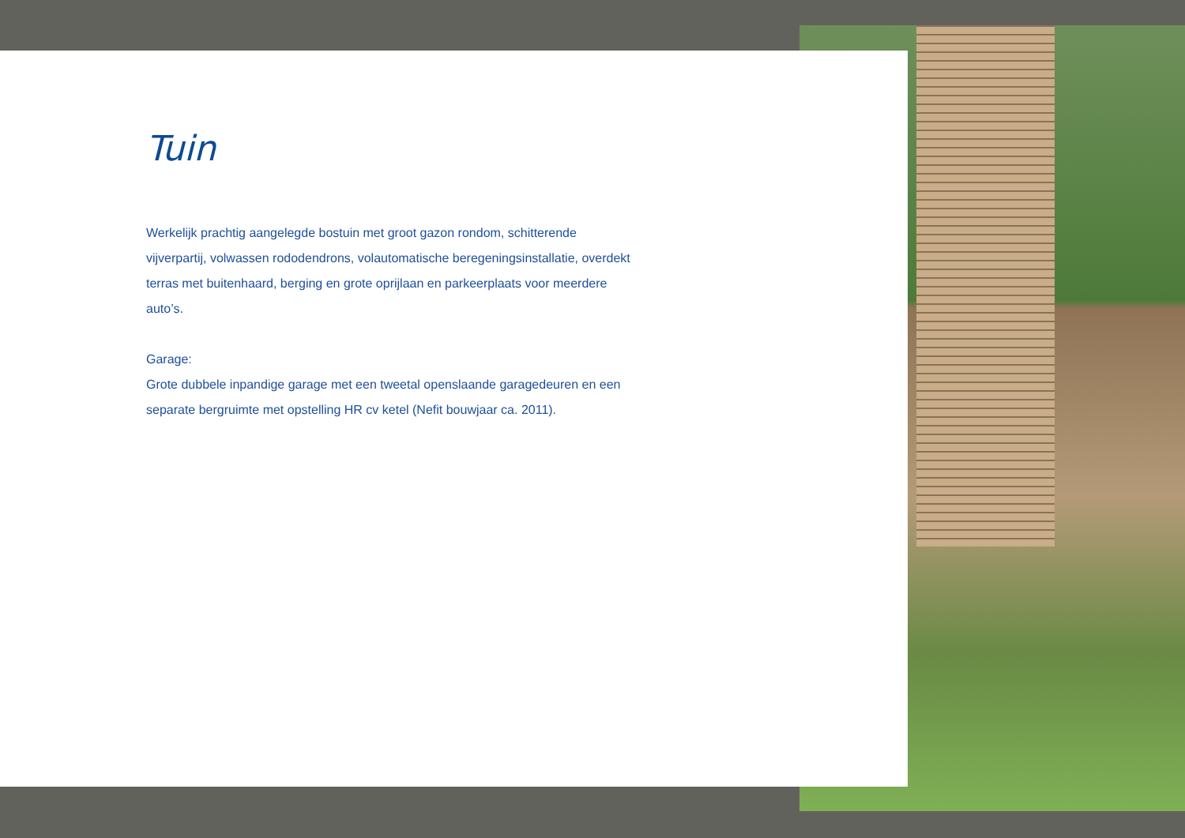Tuin
Werkelijk prachtig aangelegde bostuin met groot gazon rondom, schitterende vijverpartij, volwassen rododendrons, volautomatische beregeningsinstallatie, overdekt terras met buitenhaard, berging en grote oprijlaan en parkeerplaats voor meerdere auto’s.
Garage:
Grote dubbele inpandige garage met een tweetal openslaande garagedeuren en een separate bergruimte met opstelling HR cv ketel (Nefit bouwjaar ca. 2011).